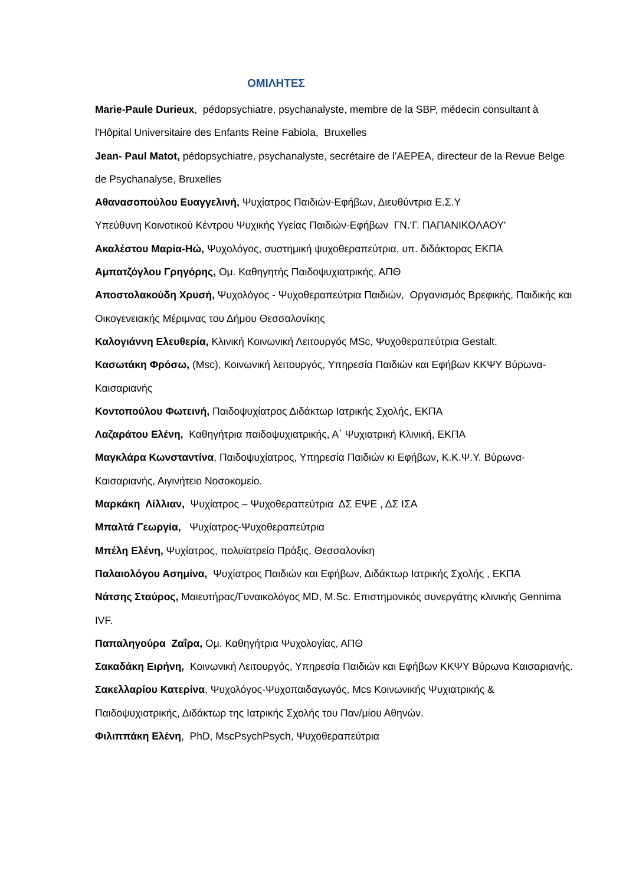ΟΜΙΛΗΤΕΣ
Marie-Paule Durieux, pédopsychiatre, psychanalyste, membre de la SBP, médecin consultant à l'Hôpital Universitaire des Enfants Reine Fabiola, Bruxelles
Jean- Paul Matot, pédopsychiatre, psychanalyste, secrétaire de l’AEPEA, directeur de la Revue Belge de Psychanalyse, Bruxelles
Αθανασοπούλου Ευαγγελινή, Ψυχίατρος Παιδιών-Εφήβων, Διευθύντρια Ε.Σ.Υ
Υπεύθυνη Κοινοτικού Κέντρου Ψυχικής Υγείας Παιδιών-Εφήβων ΓΝ.'Γ. ΠΑΠΑΝΙΚΟΛΑΟΥ'
Ακαλέστου Μαρία-Ηώ, Ψυχολόγος, συστημική ψυχοθεραπεύτρια, υπ. διδάκτορας ΕΚΠΑ
Αμπατζόγλου Γρηγόρης, Ομ. Καθηγητής Παιδοψυχιατρικής, ΑΠΘ
Αποστολακούδη Χρυσή, Ψυχολόγος - Ψυχοθεραπεύτρια Παιδιών, Οργανισμός Βρεφικής, Παιδικής και Οικογενειακής Μέριμνας του Δήμου Θεσσαλονίκης
Καλογιάννη Ελευθερία, Κλινική Κοινωνική Λειτουργός MSc, Ψυχοθεραπεύτρια Gestalt.
Κασωτάκη Φρόσω, (Msc), Κοινωνική λειτουργός, Υπηρεσία Παιδιών και Εφήβων ΚΚΨΥ Βύρωνα- Καισαριανής
Κοντοπούλου Φωτεινή, Παιδοψυχίατρος Διδάκτωρ Ιατρικής Σχολής, ΕΚΠΑ
Λαζαράτου Ελένη, Καθηγήτρια παιδοψυχιατρικής, Α΄ Ψυχιατρική Κλινική, ΕΚΠΑ
Μαγκλάρα Κωνσταντίνα, Παιδοψυχίατρος, Υπηρεσία Παιδιών κι Εφήβων, Κ.Κ.Ψ.Υ. Βύρωνα-Καισαριανής, Αιγινήτειο Νοσοκομείο.
Μαρκάκη Λίλλιαν, Ψυχίατρος – Ψυχοθεραπεύτρια ΔΣ ΕΨΕ , ΔΣ ΙΣΑ
Μπαλτά Γεωργία, Ψυχίατρος-Ψυχοθεραπεύτρια
Μπέλη Ελένη, Ψυχίατρος, πολυϊατρείο Πράξις, Θεσσαλονίκη
Παλαιολόγου Ασημίνα, Ψυχίατρος Παιδιών και Εφήβων, Διδάκτωρ Ιατρικής Σχολής , ΕΚΠΑ
Νάτσης Σταύρος, Μαιευτήρας/Γυναικολόγος MD, M.Sc. Επιστημονικός συνεργάτης κλινικής Gennima IVF.
Παπαληγούρα Ζαΐρα, Ομ. Καθηγήτρια Ψυχολογίας, ΑΠΘ
Σακαδάκη Ειρήνη, Κοινωνική Λειτουργός, Υπηρεσία Παιδιών και Εφήβων ΚΚΨΥ Βύρωνα Καισαριανής.
Σακελλαρίου Κατερίνα, Ψυχολόγος-Ψυχοπαιδαγωγός, Mcs Κοινωνικής Ψυχιατρικής & Παιδοψυχιατρικής, Διδάκτωρ της Ιατρικής Σχολής του Παν/μίου Αθηνών.
Φιλιππάκη Ελένη, PhD, MscPsychPsych, Ψυχοθεραπεύτρια